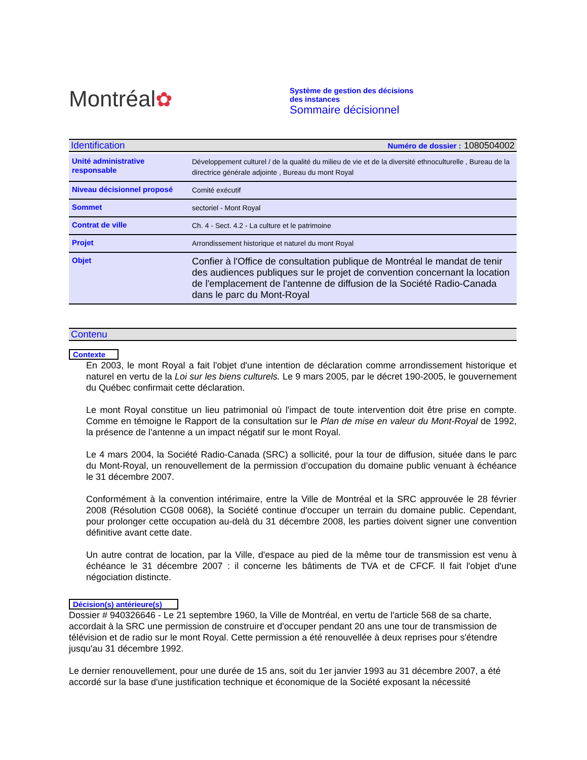Montréal✿
Système de gestion des décisions des instances
Sommaire décisionnel
Identification Numéro de dossier : 1080504002
| Unité administrative responsable | Développement culturel / de la qualité du milieu de vie et de la diversité ethnoculturelle , Bureau de la directrice générale adjointe , Bureau du mont Royal |
| Niveau décisionnel proposé | Comité exécutif |
| Sommet | sectoriel - Mont Royal |
| Contrat de ville | Ch. 4 - Sect. 4.2 - La culture et le patrimoine |
| Projet | Arrondissement historique et naturel du mont Royal |
| Objet | Confier à l'Office de consultation publique de Montréal le mandat de tenir des audiences publiques sur le projet de convention concernant la location de l'emplacement de l'antenne de diffusion de la Société Radio-Canada dans le parc du Mont-Royal |
Contenu
Contexte
En 2003, le mont Royal a fait l'objet d'une intention de déclaration comme arrondissement historique et naturel en vertu de la Loi sur les biens culturels. Le 9 mars 2005, par le décret 190-2005, le gouvernement du Québec confirmait cette déclaration.
Le mont Royal constitue un lieu patrimonial où l'impact de toute intervention doit être prise en compte. Comme en témoigne le Rapport de la consultation sur le Plan de mise en valeur du Mont-Royal de 1992, la présence de l'antenne a un impact négatif sur le mont Royal.
Le 4 mars 2004, la Société Radio-Canada (SRC) a sollicité, pour la tour de diffusion, située dans le parc du Mont-Royal, un renouvellement de la permission d’occupation du domaine public venuant à échéance le 31 décembre 2007.
Conformément à la convention intérimaire, entre la Ville de Montréal et la SRC approuvée le 28 février 2008 (Résolution CG08 0068), la Société continue d'occuper un terrain du domaine public. Cependant, pour prolonger cette occupation au-delà du 31 décembre 2008, les parties doivent signer une convention définitive avant cette date.
Un autre contrat de location, par la Ville, d'espace au pied de la même tour de transmission est venu à échéance le 31 décembre 2007 : il concerne les bâtiments de TVA et de CFCF. Il fait l'objet d'une négociation distincte.
Décision(s) antérieure(s)
Dossier # 940326646 - Le 21 septembre 1960, la Ville de Montréal, en vertu de l'article 568 de sa charte, accordait à la SRC une permission de construire et d'occuper pendant 20 ans une tour de transmission de télévision et de radio sur le mont Royal. Cette permission a été renouvellée à deux reprises pour s'étendre jusqu'au 31 décembre 1992.
Le dernier renouvellement, pour une durée de 15 ans, soit du 1er janvier 1993 au 31 décembre 2007, a été accordé sur la base d'une justification technique et économique de la Société exposant la nécessité